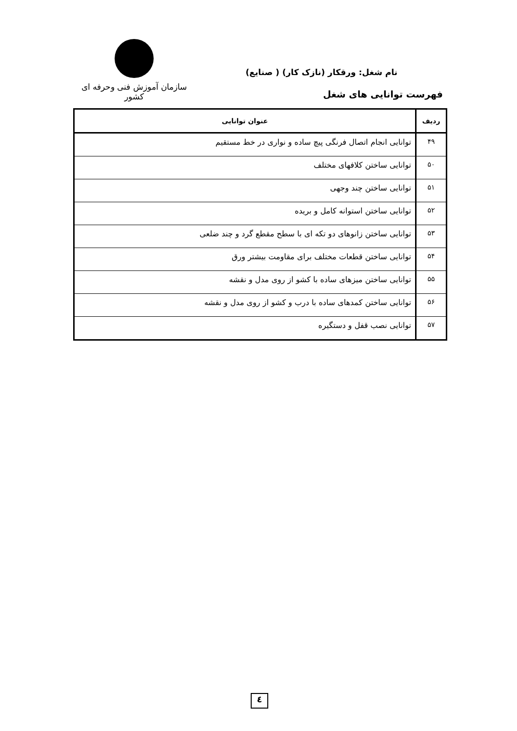سازمان آموزش فنی وحرفه ای کشور
نام شغل: ورقکار (نازک کار) ( صنایع)
فهرست توانایی های شغل
| ردیف | عنوان توانایی |
| --- | --- |
| ۴۹ | توانایی انجام اتصال فرنگی پیچ ساده و نواری در خط مستقیم |
| ۵۰ | توانایی ساختن کلافهای مختلف |
| ۵۱ | توانایی ساختن چند وجهی |
| ۵۲ | توانایی ساختن استوانه کامل و بریده |
| ۵۳ | توانایی ساختن زانوهای دو تکه ای با سطح مقطع گرد و چند ضلعی |
| ۵۴ | توانایی ساختن قطعات مختلف برای مقاومت بیشتر ورق |
| ۵۵ | توانایی ساختن میزهای ساده با کشو از روی مدل و نقشه |
| ۵۶ | توانایی ساختن کمدهای ساده با درب و کشو از روی مدل و نقشه |
| ۵۷ | توانایی نصب قفل و دستگیره |
٤